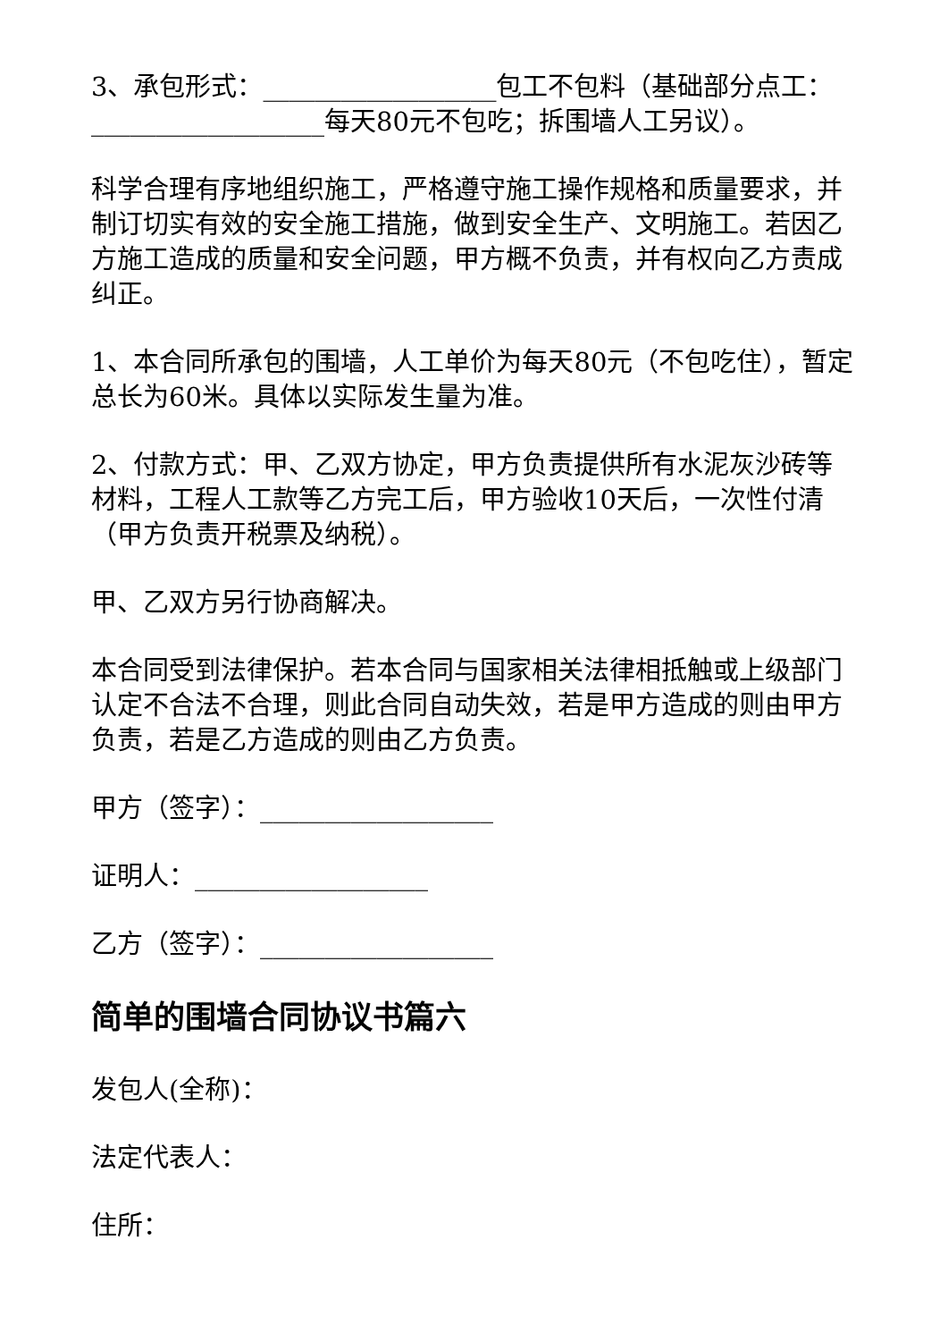3、承包形式：__________________包工不包料（基础部分点工：__________________每天80元不包吃；拆围墙人工另议）。
科学合理有序地组织施工，严格遵守施工操作规格和质量要求，并制订切实有效的安全施工措施，做到安全生产、文明施工。若因乙方施工造成的质量和安全问题，甲方概不负责，并有权向乙方责成纠正。
1、本合同所承包的围墙，人工单价为每天80元（不包吃住），暂定总长为60米。具体以实际发生量为准。
2、付款方式：甲、乙双方协定，甲方负责提供所有水泥灰沙砖等材料，工程人工款等乙方完工后，甲方验收10天后，一次性付清（甲方负责开税票及纳税）。
甲、乙双方另行协商解决。
本合同受到法律保护。若本合同与国家相关法律相抵触或上级部门认定不合法不合理，则此合同自动失效，若是甲方造成的则由甲方负责，若是乙方造成的则由乙方负责。
甲方（签字）：__________________
证明人：__________________
乙方（签字）：__________________
简单的围墙合同协议书篇六
发包人(全称)：
法定代表人：
住所：